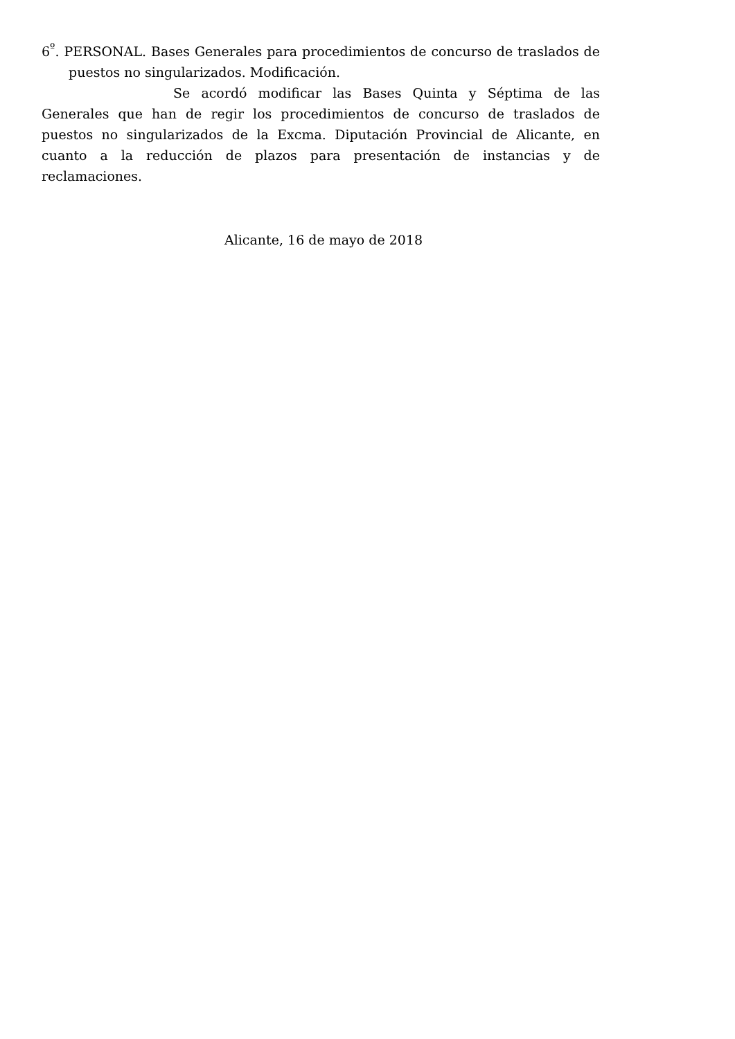6<sup>º</sup>. PERSONAL. Bases Generales para procedimientos de concurso de traslados de puestos no singularizados. Modificación.
Se acordó modificar las Bases Quinta y Séptima de las Generales que han de regir los procedimientos de concurso de traslados de puestos no singularizados de la Excma. Diputación Provincial de Alicante, en cuanto a la reducción de plazos para presentación de instancias y de reclamaciones.
Alicante, 16 de mayo de 2018